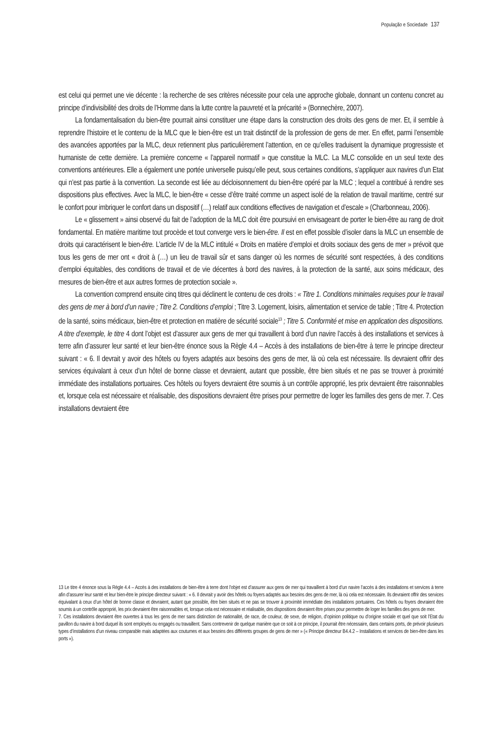População e Sociedade 137
est celui qui permet une vie décente : la recherche de ses critères nécessite pour cela une approche globale, donnant un contenu concret au principe d’indivisibilité des droits de l’Homme dans la lutte contre la pauvreté et la précarité » (Bonnechère, 2007).
La fondamentalisation du bien-être pourrait ainsi constituer une étape dans la construction des droits des gens de mer. Et, il semble à reprendre l’histoire et le contenu de la MLC que le bien-être est un trait distinctif de la profession de gens de mer. En effet, parmi l’ensemble des avancées apportées par la MLC, deux retiennent plus particulièrement l’attention, en ce qu’elles traduisent la dynamique progressiste et humaniste de cette dernière. La première concerne « l’appareil normatif » que constitue la MLC. La MLC consolide en un seul texte des conventions antérieures. Elle a également une portée universelle puisqu’elle peut, sous certaines conditions, s’appliquer aux navires d’un Etat qui n’est pas partie à la convention. La seconde est liée au décloisonnement du bien-être opéré par la MLC ; lequel a contribué à rendre ses dispositions plus effectives. Avec la MLC, le bien-être « cesse d’être traité comme un aspect isolé de la relation de travail maritime, centré sur le confort pour imbriquer le confort dans un dispositif (…) relatif aux conditions effectives de navigation et d’escale » (Charbonneau, 2006).
Le « glissement » ainsi observé du fait de l’adoption de la MLC doit être poursuivi en envisageant de porter le bien-être au rang de droit fondamental. En matière maritime tout procède et tout converge vers le bien-être. Il est en effet possible d’isoler dans la MLC un ensemble de droits qui caractérisent le bien-être. L’article IV de la MLC intitulé « Droits en matière d’emploi et droits sociaux des gens de mer » prévoit que tous les gens de mer ont « droit à (…) un lieu de travail sûr et sans danger où les normes de sécurité sont respectées, à des conditions d’emploi équitables, des conditions de travail et de vie décentes à bord des navires, à la protection de la santé, aux soins médicaux, des mesures de bien-être et aux autres formes de protection sociale ».
La convention comprend ensuite cinq titres qui déclinent le contenu de ces droits : « Titre 1. Conditions minimales requises pour le travail des gens de mer à bord d’un navire ; Titre 2. Conditions d’emploi ; Titre 3. Logement, loisirs, alimentation et service de table ; Titre 4. Protection de la santé, soins médicaux, bien-être et protection en matière de sécurité sociale<sup>13</sup> ; Titre 5. Conformité et mise en application des dispositions. A titre d’exemple, le titre 4 dont l’objet est d’assurer aux gens de mer qui travaillent à bord d’un navire l’accès à des installations et services à terre afin d’assurer leur santé et leur bien-être énonce sous la Règle 4.4 – Accès à des installations de bien-être à terre le principe directeur suivant : « 6. Il devrait y avoir des hôtels ou foyers adaptés aux besoins des gens de mer, là où cela est nécessaire. Ils devraient offrir des services équivalant à ceux d’un hôtel de bonne classe et devraient, autant que possible, être bien situés et ne pas se trouver à proximité immédiate des installations portuaires. Ces hôtels ou foyers devraient être soumis à un contrôle approprié, les prix devraient être raisonnables et, lorsque cela est nécessaire et réalisable, des dispositions devraient être prises pour permettre de loger les familles des gens de mer. 7. Ces installations devraient être
13 Le titre 4 énonce sous la Règle 4.4 – Accès à des installations de bien-être à terre dont l’objet est d’assurer aux gens de mer qui travaillent à bord d’un navire l’accès à des installations et services à terre afin d’assurer leur santé et leur bien-être le principe directeur suivant : « 6. Il devrait y avoir des hôtels ou foyers adaptés aux besoins des gens de mer, là où cela est nécessaire. Ils devraient offrir des services équivalant à ceux d’un hôtel de bonne classe et devraient, autant que possible, être bien situés et ne pas se trouver à proximité immédiate des installations portuaires. Ces hôtels ou foyers devraient être soumis à un contrôle approprié, les prix devraient être raisonnables et, lorsque cela est nécessaire et réalisable, des dispositions devraient être prises pour permettre de loger les familles des gens de mer.
7. Ces installations devraient être ouvertes à tous les gens de mer sans distinction de nationalité, de race, de couleur, de sexe, de religion, d’opinion politique ou d’origine sociale et quel que soit l’Etat du pavillon du navire à bord duquel ils sont employés ou engagés ou travaillent. Sans contrevenir de quelque manière que ce soit à ce principe, il pourrait être nécessaire, dans certains ports, de prévoir plusieurs types d’installations d’un niveau comparable mais adaptées aux coutumes et aux besoins des différents groupes de gens de mer » (« Principe directeur B4.4.2 – Installations et services de bien-être dans les ports »).